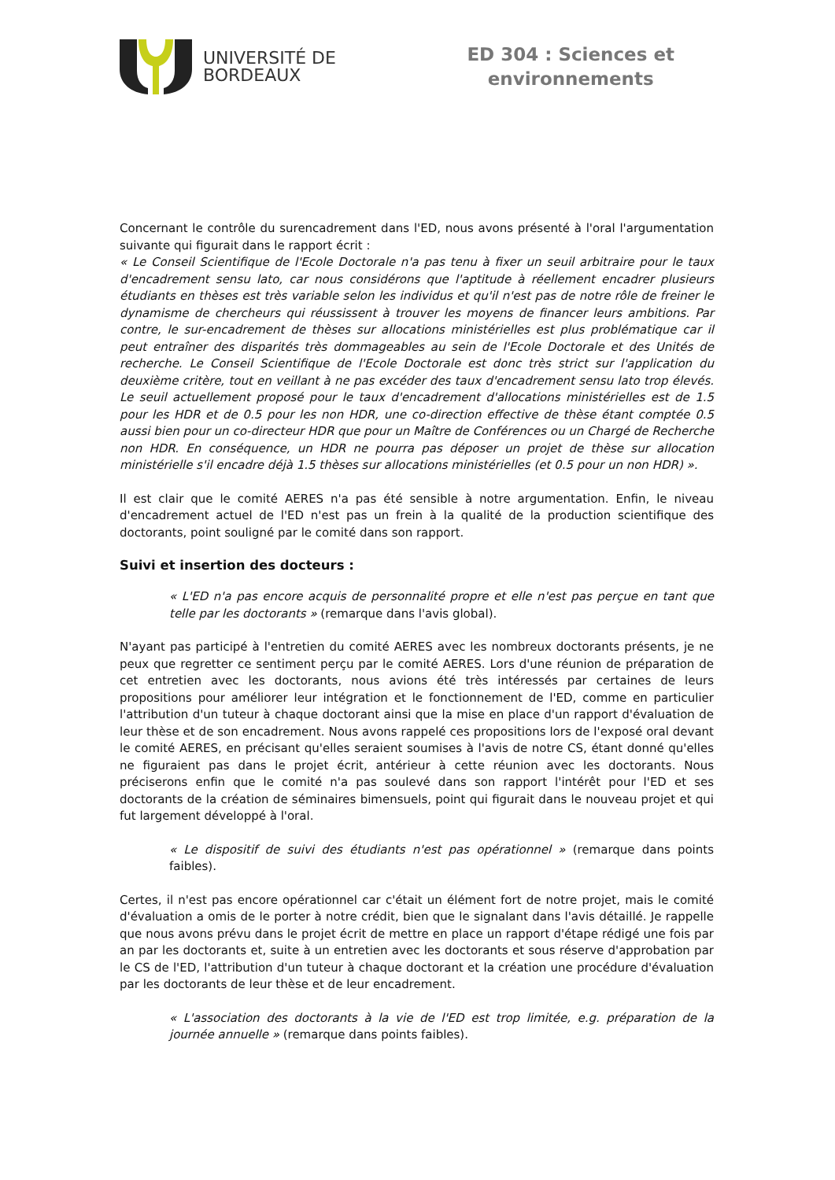UNIVERSITÉ DE
BORDEAUX
ED 304 : Sciences et
environnements
Concernant le contrôle du surencadrement dans l'ED, nous avons présenté à l'oral l'argumentation suivante qui figurait dans le rapport écrit :
« Le Conseil Scientifique de l'Ecole Doctorale n'a pas tenu à fixer un seuil arbitraire pour le taux d'encadrement sensu lato, car nous considérons que l'aptitude à réellement encadrer plusieurs étudiants en thèses est très variable selon les individus et qu'il n'est pas de notre rôle de freiner le dynamisme de chercheurs qui réussissent à trouver les moyens de financer leurs ambitions. Par contre, le sur-encadrement de thèses sur allocations ministérielles est plus problématique car il peut entraîner des disparités très dommageables au sein de l'Ecole Doctorale et des Unités de recherche. Le Conseil Scientifique de l'Ecole Doctorale est donc très strict sur l'application du deuxième critère, tout en veillant à ne pas excéder des taux d'encadrement sensu lato trop élevés. Le seuil actuellement proposé pour le taux d'encadrement d'allocations ministérielles est de 1.5 pour les HDR et de 0.5 pour les non HDR, une co-direction effective de thèse étant comptée 0.5 aussi bien pour un co-directeur HDR que pour un Maître de Conférences ou un Chargé de Recherche non HDR. En conséquence, un HDR ne pourra pas déposer un projet de thèse sur allocation ministérielle s'il encadre déjà 1.5 thèses sur allocations ministérielles (et 0.5 pour un non HDR) ».
Il est clair que le comité AERES n'a pas été sensible à notre argumentation. Enfin, le niveau d'encadrement actuel de l'ED n'est pas un frein à la qualité de la production scientifique des doctorants, point souligné par le comité dans son rapport.
Suivi et insertion des docteurs :
« L'ED n'a pas encore acquis de personnalité propre et elle n'est pas perçue en tant que telle par les doctorants » (remarque dans l'avis global).
N'ayant pas participé à l'entretien du comité AERES avec les nombreux doctorants présents, je ne peux que regretter ce sentiment perçu par le comité AERES. Lors d'une réunion de préparation de cet entretien avec les doctorants, nous avions été très intéressés par certaines de leurs propositions pour améliorer leur intégration et le fonctionnement de l'ED, comme en particulier l'attribution d'un tuteur à chaque doctorant ainsi que la mise en place d'un rapport d'évaluation de leur thèse et de son encadrement. Nous avons rappelé ces propositions lors de l'exposé oral devant le comité AERES, en précisant qu'elles seraient soumises à l'avis de notre CS, étant donné qu'elles ne figuraient pas dans le projet écrit, antérieur à cette réunion avec les doctorants. Nous préciserons enfin que le comité n'a pas soulevé dans son rapport l'intérêt pour l'ED et ses doctorants de la création de séminaires bimensuels, point qui figurait dans le nouveau projet et qui fut largement développé à l'oral.
« Le dispositif de suivi des étudiants n'est pas opérationnel » (remarque dans points faibles).
Certes, il n'est pas encore opérationnel car c'était un élément fort de notre projet, mais le comité d'évaluation a omis de le porter à notre crédit, bien que le signalant dans l'avis détaillé. Je rappelle que nous avons prévu dans le projet écrit de mettre en place un rapport d'étape rédigé une fois par an par les doctorants et, suite à un entretien avec les doctorants et sous réserve d'approbation par le CS de l'ED, l'attribution d'un tuteur à chaque doctorant et la création une procédure d'évaluation par les doctorants de leur thèse et de leur encadrement.
« L'association des doctorants à la vie de l'ED est trop limitée, e.g. préparation de la journée annuelle » (remarque dans points faibles).